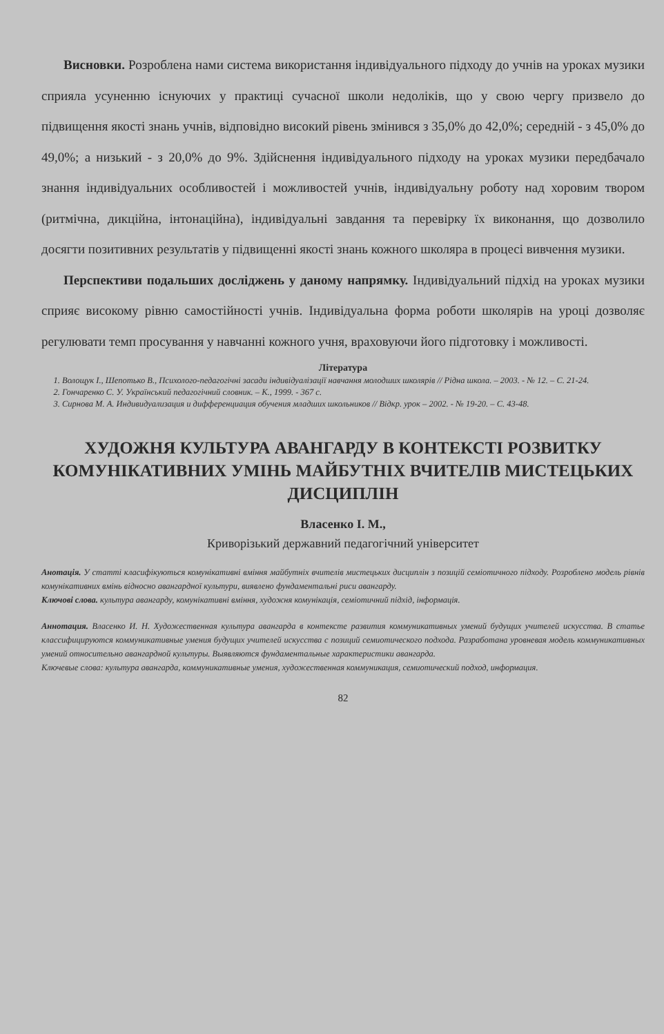Висновки. Розроблена нами система використання індивідуального підходу до учнів на уроках музики сприяла усуненню існуючих у практиці сучасної школи недоліків, що у свою чергу призвело до підвищення якості знань учнів, відповідно високий рівень змінився з 35,0% до 42,0%; середній - з 45,0% до 49,0%; а низький - з 20,0% до 9%. Здійснення індивідуального підходу на уроках музики передбачало знання індивідуальних особливостей і можливостей учнів, індивідуальну роботу над хоровим твором (ритмічна, дикційна, інтонаційна), індивідуальні завдання та перевірку їх виконання, що дозволило досягти позитивних результатів у підвищенні якості знань кожного школяра в процесі вивчення музики.
Перспективи подальших досліджень у даному напрямку. Індивідуальний підхід на уроках музики сприяє високому рівню самостійності учнів. Індивідуальна форма роботи школярів на уроці дозволяє регулювати темп просування у навчанні кожного учня, враховуючи його підготовку і можливості.
Література
1. Волощук І., Шепотько В., Психолого-педагогічні засади індивідуалізації навчання молодших школярів // Рідна школа. – 2003. - № 12. – С. 21-24.
2. Гончаренко С. У. Український педагогічний словник. – К., 1999. - 367 с.
3. Сирнова М. А. Индивидуализация и дифференциация обучения младших школьников // Відкр. урок – 2002. - № 19-20. – С. 43-48.
ХУДОЖНЯ КУЛЬТУРА АВАНГАРДУ В КОНТЕКСТІ РОЗВИТКУ КОМУНІКАТИВНИХ УМІНЬ МАЙБУТНІХ ВЧИТЕЛІВ МИСТЕЦЬКИХ ДИСЦИПЛІН
Власенко І. М.,
Криворізький державний педагогічний університет
Анотація. У статті класифікуються комунікативні вміння майбутніх вчителів мистецьких дисциплін з позицій семіотичного підходу. Розроблено модель рівнів комунікативних вмінь відносно авангардної культури, виявлено фундаментальні риси авангарду.
Ключові слова. культура авангарду, комунікативні вміння, художня комунікація, семіотичний підхід, інформація.
Аннотация. Власенко И. Н. Художественная культура авангарда в контексте развития коммуникативных умений будущих учителей искусства. В статье классифицируются коммуникативные умения будущих учителей искусства с позиций семиотического подхода. Разработана уровневая модель коммуникативных умений относительно авангардной культуры. Выявляются фундаментальные характеристики авангарда.
Ключевые слова: культура авангарда, коммуникативные умения, художественная коммуникация, семиотический подход, информация.
82